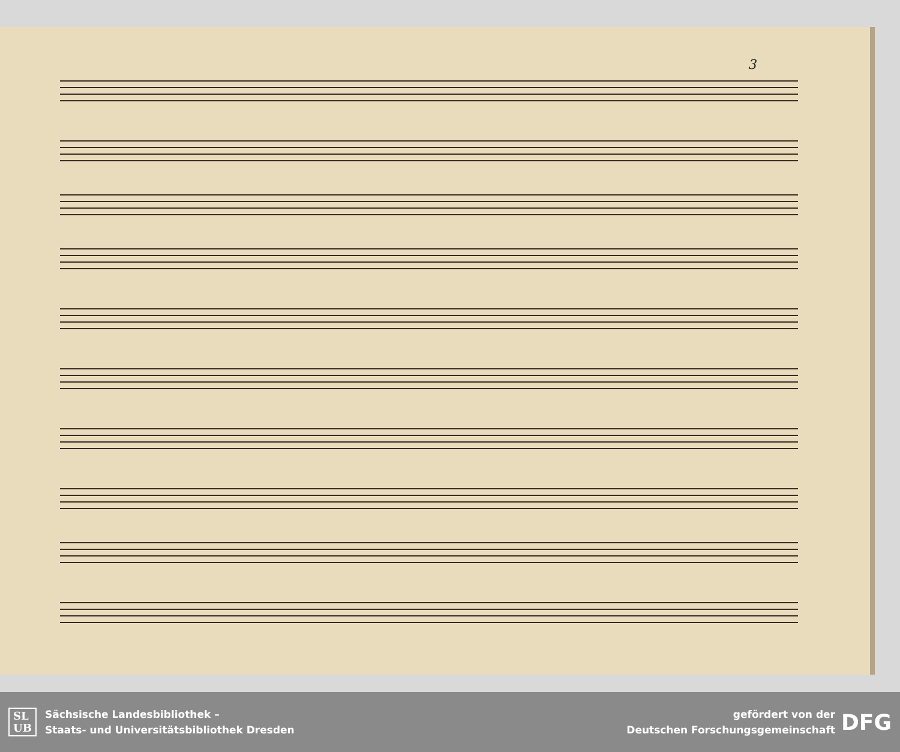3
SL
UB
Sächsische Landesbibliothek –
Staats- und Universitätsbibliothek Dresden
gefördert von der
Deutschen Forschungsgemeinschaft
DFG